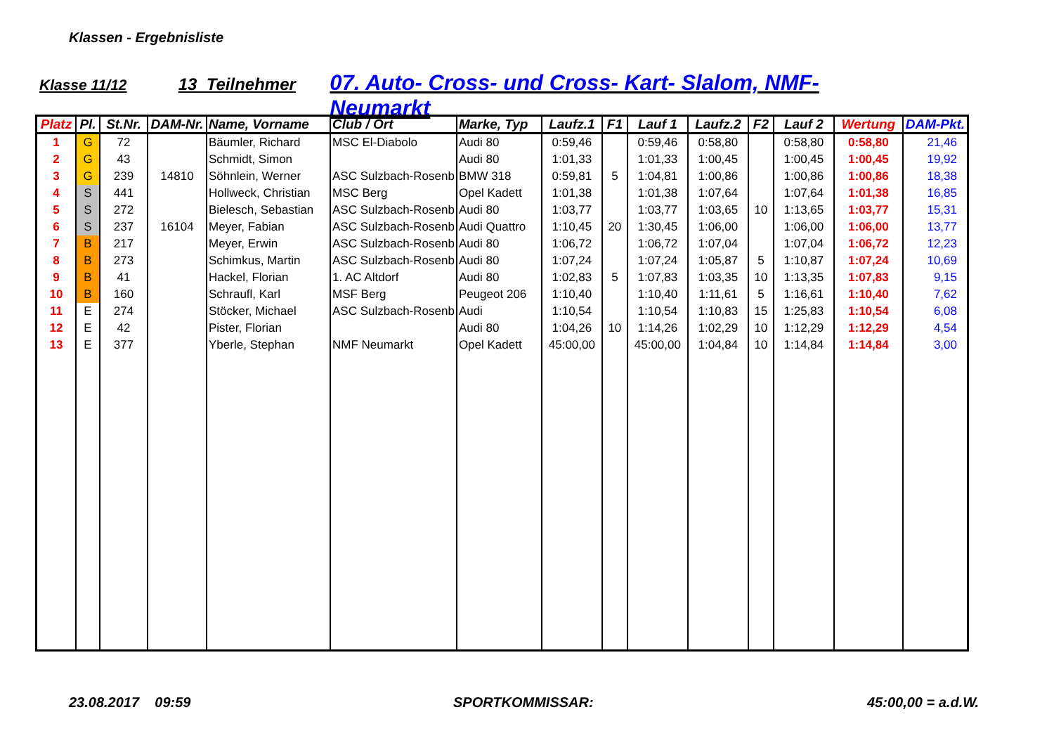Klassen - Ergebnisliste
Klasse 11/12 13 Teilnehmer 07. Auto- Cross- und Cross- Kart- Slalom, NMF- Neumarkt
| Platz | Pl. | St.Nr. | DAM-Nr. | Name, Vorname | Club / Ort | Marke, Typ | Laufz.1 | F1 | Lauf 1 | Laufz.2 | F2 | Lauf 2 | Wertung | DAM-Pkt. |
| --- | --- | --- | --- | --- | --- | --- | --- | --- | --- | --- | --- | --- | --- | --- |
| 1 | G | 72 | | Bäumler, Richard | MSC El-Diabolo | Audi 80 | 0:59,46 | | 0:59,46 | 0:58,80 | | 0:58,80 | 0:58,80 | 21,46 |
| 2 | G | 43 | | Schmidt, Simon | | Audi 80 | 1:01,33 | | 1:01,33 | 1:00,45 | | 1:00,45 | 1:00,45 | 19,92 |
| 3 | G | 239 | 14810 | Söhnlein, Werner | ASC Sulzbach-Rosenb | BMW 318 | 0:59,81 | 5 | 1:04,81 | 1:00,86 | | 1:00,86 | 1:00,86 | 18,38 |
| 4 | S | 441 | | Hollweck, Christian | MSC Berg | Opel Kadett | 1:01,38 | | 1:01,38 | 1:07,64 | | 1:07,64 | 1:01,38 | 16,85 |
| 5 | S | 272 | | Bielesch, Sebastian | ASC Sulzbach-Rosenb | Audi 80 | 1:03,77 | | 1:03,77 | 1:03,65 | 10 | 1:13,65 | 1:03,77 | 15,31 |
| 6 | S | 237 | 16104 | Meyer, Fabian | ASC Sulzbach-Rosenb | Audi Quattro | 1:10,45 | 20 | 1:30,45 | 1:06,00 | | 1:06,00 | 1:06,00 | 13,77 |
| 7 | B | 217 | | Meyer, Erwin | ASC Sulzbach-Rosenb | Audi 80 | 1:06,72 | | 1:06,72 | 1:07,04 | | 1:07,04 | 1:06,72 | 12,23 |
| 8 | B | 273 | | Schimkus, Martin | ASC Sulzbach-Rosenb | Audi 80 | 1:07,24 | | 1:07,24 | 1:05,87 | 5 | 1:10,87 | 1:07,24 | 10,69 |
| 9 | B | 41 | | Hackel, Florian | 1. AC Altdorf | Audi 80 | 1:02,83 | 5 | 1:07,83 | 1:03,35 | 10 | 1:13,35 | 1:07,83 | 9,15 |
| 10 | B | 160 | | Schraufl, Karl | MSF Berg | Peugeot 206 | 1:10,40 | | 1:10,40 | 1:11,61 | 5 | 1:16,61 | 1:10,40 | 7,62 |
| 11 | E | 274 | | Stöcker, Michael | ASC Sulzbach-Rosenb | Audi | 1:10,54 | | 1:10,54 | 1:10,83 | 15 | 1:25,83 | 1:10,54 | 6,08 |
| 12 | E | 42 | | Pister, Florian | | Audi 80 | 1:04,26 | 10 | 1:14,26 | 1:02,29 | 10 | 1:12,29 | 1:12,29 | 4,54 |
| 13 | E | 377 | | Yberle, Stephan | NMF Neumarkt | Opel Kadett | 45:00,00 | | 45:00,00 | 1:04,84 | 10 | 1:14,84 | 1:14,84 | 3,00 |
23.08.2017 09:59 SPORTKOMMISSAR: 45:00,00 = a.d.W.